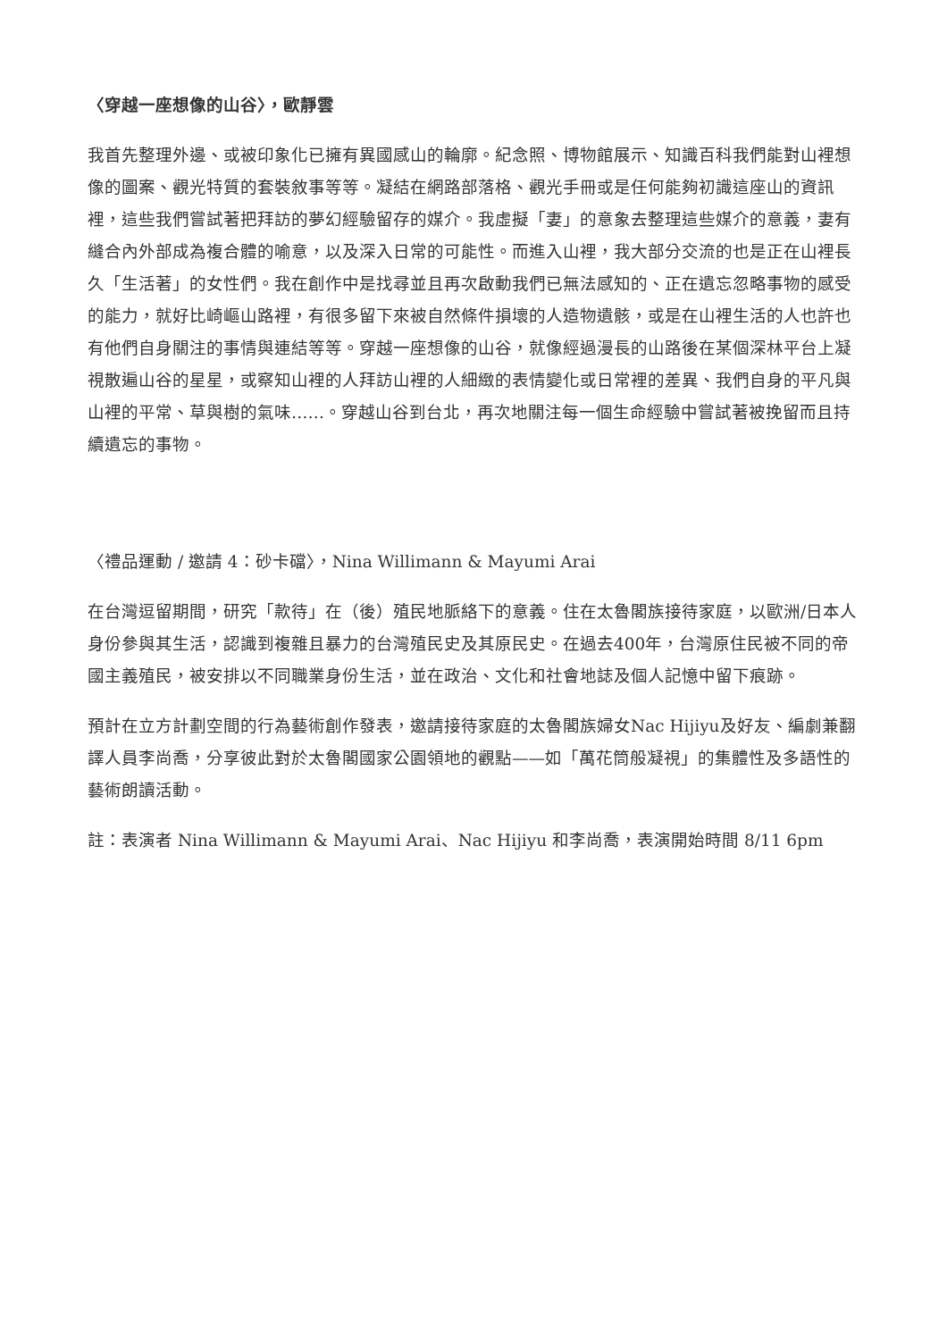〈穿越一座想像的山谷〉，歐靜雲
我首先整理外邊、或被印象化已擁有異國感山的輪廓。紀念照、博物館展示、知識百科我們能對山裡想像的圖案、觀光特質的套裝敘事等等。凝結在網路部落格、觀光手冊或是任何能夠初識這座山的資訊裡，這些我們嘗試著把拜訪的夢幻經驗留存的媒介。我虛擬「妻」的意象去整理這些媒介的意義，妻有縫合內外部成為複合體的喻意，以及深入日常的可能性。而進入山裡，我大部分交流的也是正在山裡長久「生活著」的女性們。我在創作中是找尋並且再次啟動我們已無法感知的、正在遺忘忽略事物的感受的能力，就好比崎嶇山路裡，有很多留下來被自然條件損壞的人造物遺骸，或是在山裡生活的人也許也有他們自身關注的事情與連結等等。穿越一座想像的山谷，就像經過漫長的山路後在某個深林平台上凝視散遍山谷的星星，或察知山裡的人拜訪山裡的人細緻的表情變化或日常裡的差異、我們自身的平凡與山裡的平常、草與樹的氣味……。穿越山谷到台北，再次地關注每一個生命經驗中嘗試著被挽留而且持續遺忘的事物。
〈禮品運動 / 邀請 4：砂卡礑〉，Nina Willimann & Mayumi Arai
在台灣逗留期間，研究「款待」在（後）殖民地脈絡下的意義。住在太魯閣族接待家庭，以歐洲/日本人身份參與其生活，認識到複雜且暴力的台灣殖民史及其原民史。在過去400年，台灣原住民被不同的帝國主義殖民，被安排以不同職業身份生活，並在政治、文化和社會地誌及個人記憶中留下痕跡。
預計在立方計劃空間的行為藝術創作發表，邀請接待家庭的太魯閣族婦女Nac Hijiyu及好友、編劇兼翻譯人員李尚喬，分享彼此對於太魯閣國家公園領地的觀點——如「萬花筒般凝視」的集體性及多語性的藝術朗讀活動。
註：表演者 Nina Willimann & Mayumi Arai、Nac Hijiyu 和李尚喬，表演開始時間 8/11 6pm